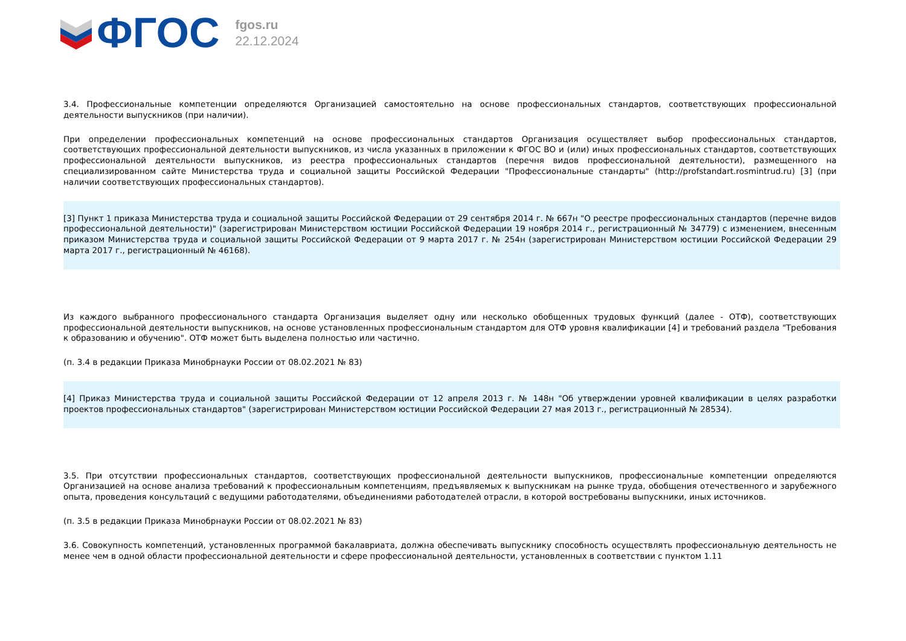ФГОС
fgos.ru
22.12.2024
3.4. Профессиональные компетенции определяются Организацией самостоятельно на основе профессиональных стандартов, соответствующих профессиональной деятельности выпускников (при наличии).
При определении профессиональных компетенций на основе профессиональных стандартов Организация осуществляет выбор профессиональных стандартов, соответствующих профессиональной деятельности выпускников, из числа указанных в приложении к ФГОС ВО и (или) иных профессиональных стандартов, соответствующих профессиональной деятельности выпускников, из реестра профессиональных стандартов (перечня видов профессиональной деятельности), размещенного на специализированном сайте Министерства труда и социальной защиты Российской Федерации "Профессиональные стандарты" (http://profstandart.rosmintrud.ru) [3] (при наличии соответствующих профессиональных стандартов).
[3] Пункт 1 приказа Министерства труда и социальной защиты Российской Федерации от 29 сентября 2014 г. № 667н "О реестре профессиональных стандартов (перечне видов профессиональной деятельности)" (зарегистрирован Министерством юстиции Российской Федерации 19 ноября 2014 г., регистрационный № 34779) с изменением, внесенным приказом Министерства труда и социальной защиты Российской Федерации от 9 марта 2017 г. № 254н (зарегистрирован Министерством юстиции Российской Федерации 29 марта 2017 г., регистрационный № 46168).
Из каждого выбранного профессионального стандарта Организация выделяет одну или несколько обобщенных трудовых функций (далее - ОТФ), соответствующих профессиональной деятельности выпускников, на основе установленных профессиональным стандартом для ОТФ уровня квалификации [4] и требований раздела "Требования к образованию и обучению". ОТФ может быть выделена полностью или частично.
(п. 3.4 в редакции Приказа Минобрнауки России от 08.02.2021 № 83)
[4] Приказ Министерства труда и социальной защиты Российской Федерации от 12 апреля 2013 г. № 148н "Об утверждении уровней квалификации в целях разработки проектов профессиональных стандартов" (зарегистрирован Министерством юстиции Российской Федерации 27 мая 2013 г., регистрационный № 28534).
3.5. При отсутствии профессиональных стандартов, соответствующих профессиональной деятельности выпускников, профессиональные компетенции определяются Организацией на основе анализа требований к профессиональным компетенциям, предъявляемых к выпускникам на рынке труда, обобщения отечественного и зарубежного опыта, проведения консультаций с ведущими работодателями, объединениями работодателей отрасли, в которой востребованы выпускники, иных источников.
(п. 3.5 в редакции Приказа Минобрнауки России от 08.02.2021 № 83)
3.6. Совокупность компетенций, установленных программой бакалавриата, должна обеспечивать выпускнику способность осуществлять профессиональную деятельность не менее чем в одной области профессиональной деятельности и сфере профессиональной деятельности, установленных в соответствии с пунктом 1.11